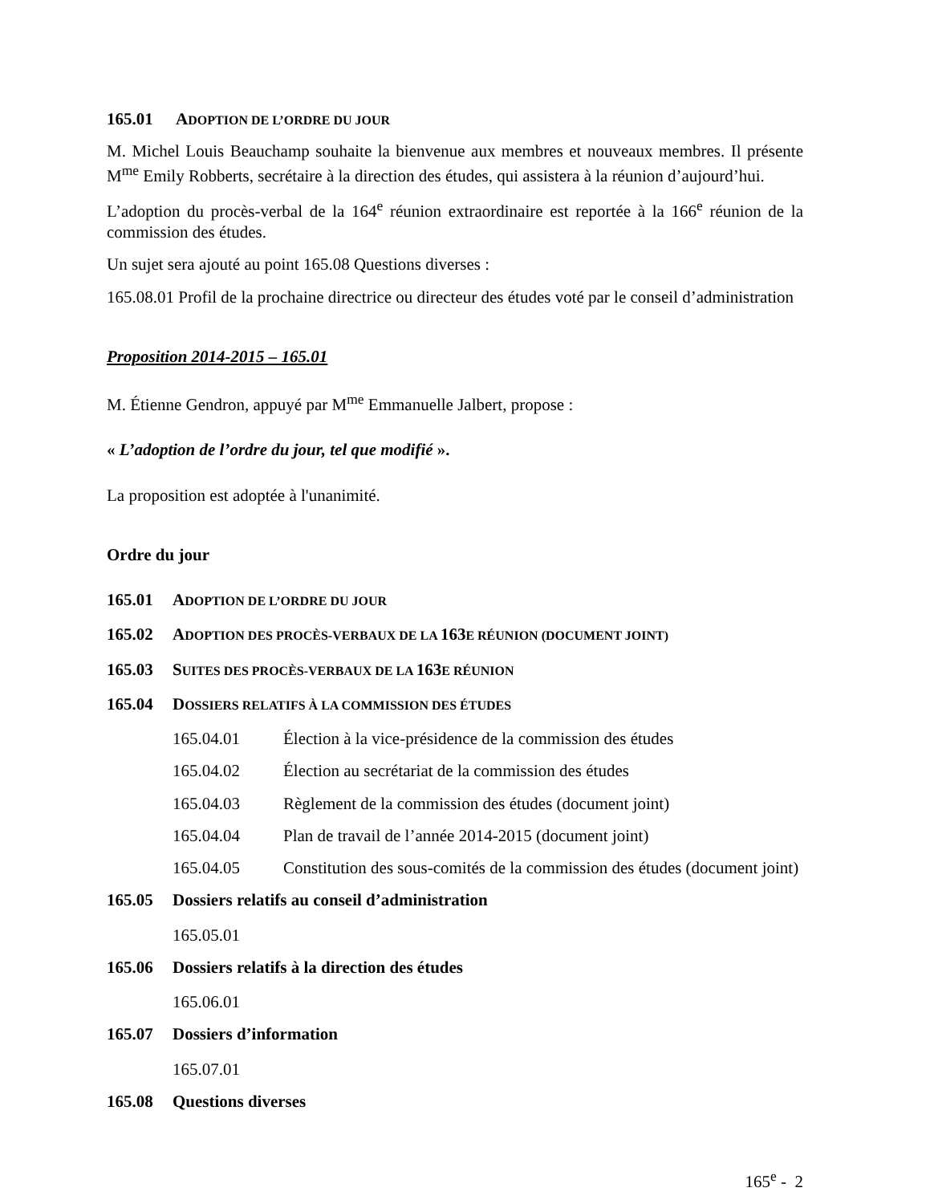165.01 ADOPTION DE L’ORDRE DU JOUR
M. Michel Louis Beauchamp souhaite la bienvenue aux membres et nouveaux membres. Il présente M<sup>me</sup> Emily Robberts, secrétaire à la direction des études, qui assistera à la réunion d’aujourd’hui.
L’adoption du procès-verbal de la 164<sup>e</sup> réunion extraordinaire est reportée à la 166<sup>e</sup> réunion de la commission des études.
Un sujet sera ajouté au point 165.08 Questions diverses :
165.08.01 Profil de la prochaine directrice ou directeur des études voté par le conseil d’administration
Proposition 2014-2015 – 165.01
M. Étienne Gendron, appuyé par M<sup>me</sup> Emmanuelle Jalbert, propose :
« L’adoption de l’ordre du jour, tel que modifié ».
La proposition est adoptée à l'unanimité.
Ordre du jour
165.01 ADOPTION DE L’ORDRE DU JOUR
165.02 ADOPTION DES PROCÈS-VERBAUX DE LA 163E RÉUNION (DOCUMENT JOINT)
165.03 SUITES DES PROCÈS-VERBAUX DE LA 163E RÉUNION
165.04 DOSSIERS RELATIFS À LA COMMISSION DES ÉTUDES
165.04.01 Élection à la vice-présidence de la commission des études
165.04.02 Élection au secrétariat de la commission des études
165.04.03 Règlement de la commission des études (document joint)
165.04.04 Plan de travail de l’année 2014-2015 (document joint)
165.04.05 Constitution des sous-comités de la commission des études (document joint)
165.05 Dossiers relatifs au conseil d’administration
165.05.01
165.06 Dossiers relatifs à la direction des études
165.06.01
165.07 Dossiers d’information
165.07.01
165.08 Questions diverses
165<sup>e</sup> - 2